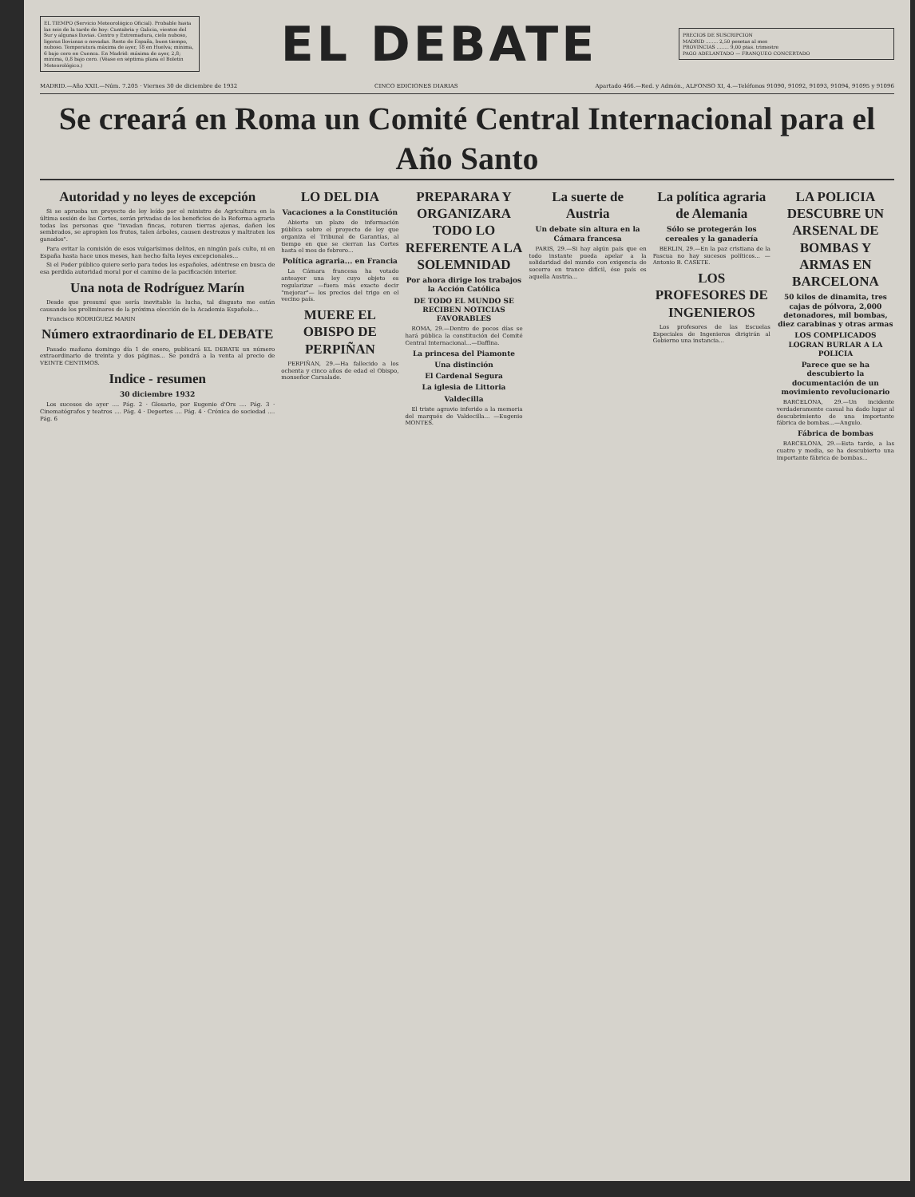EL TIEMPO (Servicio Meteorológico Oficial). Probable hasta las seis de la tarde de hoy: Cantabria y Galicia, vientos del Sur y algunas lluvias. Centro y Extremadura, cielo nuboso, ligeras lloviznas o nevadas. Resto de España, buen tiempo, nuboso. Temperatura máxima de ayer, 18 en Huelva; mínima, 6 bajo cero en Cuenca. En Madrid: máxima de ayer, 2,8; mínima, 0,8 bajo cero. (Véase en séptima plana el Boletín Meteorológico.)
EL DEBATE
PRECIOS DE SUSCRIPCION
MADRID ........ 2,50 pesetas al mes
PROVINCIAS ........ 9,00 ptas. trimestre
PAGO ADELANTADO — FRANQUEO CONCERTADO
MADRID.—Año XXII.—Núm. 7.205 · Viernes 30 de diciembre de 1932 CINCO EDICIONES DIARIAS Apartado 466.—Red. y Admón., ALFONSO XI, 4.—Teléfonos 91090, 91092, 91093, 91094, 91095 y 91096
Se creará en Roma un Comité Central Internacional para el Año Santo
Autoridad y no leyes de excepción
Si se aprueba un proyecto de ley leído por el ministro de Agricultura en la última sesión de las Cortes, serán privadas de los beneficios de la Reforma agraria todas las personas que "invadan fincas, roturen tierras ajenas, dañen los sembrados, se apropien los frutos, talen árboles, causen destrozos y maltraten los ganados".
Para evitar la comisión de esos vulgarísimos delitos, en ningún país culto, ni en España hasta hace unos meses, han hecho falta leyes excepcionales...
Si el Poder público quiere serlo para todos los españoles, adéntrese en busca de esa perdida autoridad moral por el camino de la pacificación interior.
Una nota de Rodríguez Marín
Desde que presumí que sería inevitable la lucha, tal disgusto me están causando los preliminares de la próxima elección de la Academia Española...
Francisco RODRIGUEZ MARIN
Número extraordinario de EL DEBATE
Pasado mañana domingo día 1 de enero, publicará EL DEBATE un número extraordinario de treinta y dos páginas... Se pondrá a la venta al precio de VEINTE CENTIMOS.
Indice - resumen
30 diciembre 1932
Los sucesos de ayer .... Pág. 2 · Glosario, por Eugenio d'Ors .... Pág. 3 · Cinematógrafos y teatros .... Pág. 4 · Deportes .... Pág. 4 · Crónica de sociedad .... Pág. 6
LO DEL DIA
Vacaciones a la Constitución
Abierto un plazo de información pública sobre el proyecto de ley que organiza el Tribunal de Garantías, al tiempo en que se cierran las Cortes hasta el mes de febrero...
Política agraria... en Francia
La Cámara francesa ha votado anteayer una ley cuyo objeto es regularizar —fuera más exacto decir "mejorar"— los precios del trigo en el vecino país.
MUERE EL OBISPO DE PERPIÑAN
PERPIÑAN, 29.—Ha fallecido a los ochenta y cinco años de edad el Obispo, monseñor Carsalade.
PREPARARA Y ORGANIZARA TODO LO REFERENTE A LA SOLEMNIDAD
Por ahora dirige los trabajos la Acción Católica
DE TODO EL MUNDO SE RECIBEN NOTICIAS FAVORABLES
ROMA, 29.—Dentro de pocos días se hará pública la constitución del Comité Central Internacional...—Daffina.
La princesa del Piamonte
Una distinción
El Cardenal Segura
La iglesia de Littoria
Valdecilla
El triste agravio inferido a la memoria del marqués de Valdecilla... —Eugenio MONTES.
La suerte de Austria
Un debate sin altura en la Cámara francesa
PARIS, 29.—Si hay algún país que en todo instante pueda apelar a la solidaridad del mundo con exigencia de socorro en trance difícil, ése país es aquella Austria...
La política agraria de Alemania
Sólo se protegerán los cereales y la ganadería
BERLIN, 29.—En la paz cristiana de la Pascua no hay sucesos políticos... —Antonio B. CASETE.
LOS PROFESORES DE INGENIEROS
Los profesores de las Escuelas Especiales de Ingenieros dirigirán al Gobierno una instancia...
LA POLICIA DESCUBRE UN ARSENAL DE BOMBAS Y ARMAS EN BARCELONA
50 kilos de dinamita, tres cajas de pólvora, 2,000 detonadores, mil bombas, diez carabinas y otras armas
LOS COMPLICADOS LOGRAN BURLAR A LA POLICIA
Parece que se ha descubierto la documentación de un movimiento revolucionario
BARCELONA, 29.—Un incidente verdaderamente casual ha dado lugar al descubrimiento de una importante fábrica de bombas...—Angulo.
Fábrica de bombas
BARCELONA, 29.—Esta tarde, a las cuatro y media, se ha descubierto una importante fábrica de bombas...